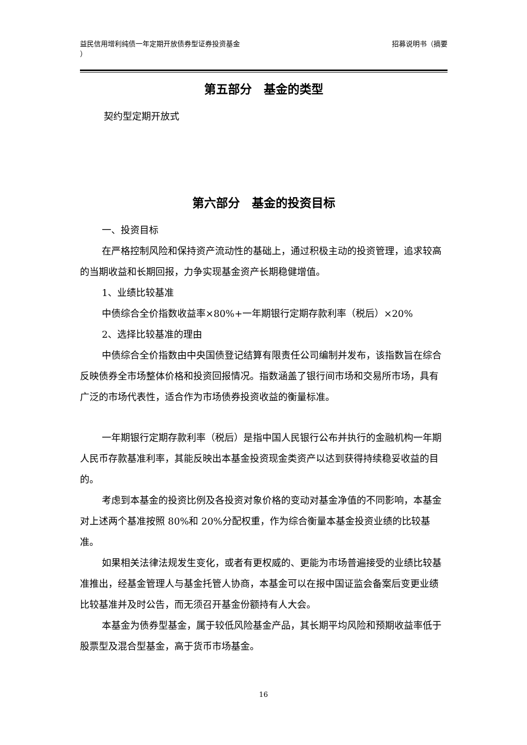益民信用增利纯债一年定期开放债券型证券投资基金
） 招募说明书（摘要
第五部分　基金的类型
契约型定期开放式
第六部分　基金的投资目标
一、投资目标
在严格控制风险和保持资产流动性的基础上，通过积极主动的投资管理，追求较高的当期收益和长期回报，力争实现基金资产长期稳健增值。
1、业绩比较基准
中债综合全价指数收益率×80%+一年期银行定期存款利率（税后）×20%
2、选择比较基准的理由
中债综合全价指数由中央国债登记结算有限责任公司编制并发布，该指数旨在综合反映债券全市场整体价格和投资回报情况。指数涵盖了银行间市场和交易所市场，具有广泛的市场代表性，适合作为市场债券投资收益的衡量标准。
一年期银行定期存款利率（税后）是指中国人民银行公布并执行的金融机构一年期人民币存款基准利率，其能反映出本基金投资现金类资产以达到获得持续稳妥收益的目的。
考虑到本基金的投资比例及各投资对象价格的变动对基金净值的不同影响，本基金对上述两个基准按照 80%和 20%分配权重，作为综合衡量本基金投资业绩的比较基准。
如果相关法律法规发生变化，或者有更权威的、更能为市场普遍接受的业绩比较基准推出，经基金管理人与基金托管人协商，本基金可以在报中国证监会备案后变更业绩比较基准并及时公告，而无须召开基金份额持有人大会。
本基金为债券型基金，属于较低风险基金产品，其长期平均风险和预期收益率低于股票型及混合型基金，高于货币市场基金。
16